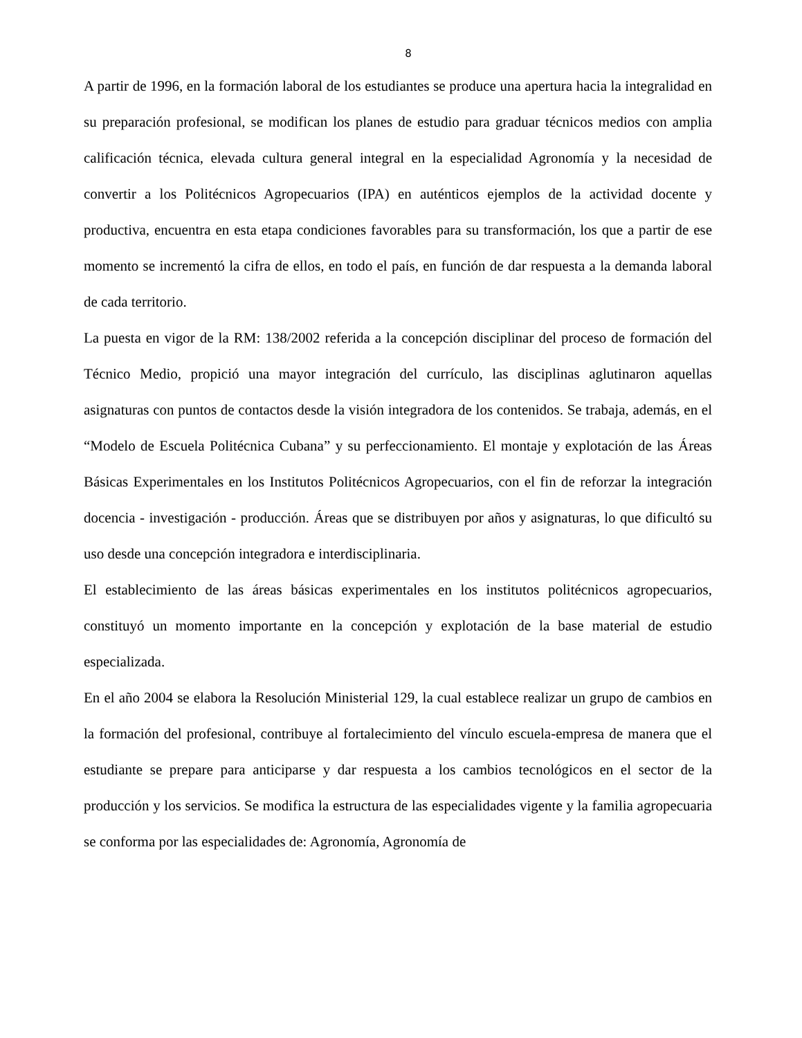8
A partir de 1996, en la formación laboral de los estudiantes se produce una apertura hacia la integralidad en su preparación profesional, se modifican los planes de estudio para graduar técnicos medios con amplia calificación técnica, elevada cultura general integral en la especialidad Agronomía y la necesidad de convertir a los Politécnicos Agropecuarios (IPA) en auténticos ejemplos de la actividad docente y productiva, encuentra en esta etapa condiciones favorables para su transformación, los que a partir de ese momento se incrementó la cifra de ellos, en todo el país, en función de dar respuesta a la demanda laboral de cada territorio.
La puesta en vigor de la RM: 138/2002 referida a la concepción disciplinar del proceso de formación del Técnico Medio, propició una mayor integración del currículo, las disciplinas aglutinaron aquellas asignaturas con puntos de contactos desde la visión integradora de los contenidos. Se trabaja, además, en el “Modelo de Escuela Politécnica Cubana” y su perfeccionamiento. El montaje y explotación de las Áreas Básicas Experimentales en los Institutos Politécnicos Agropecuarios, con el fin de reforzar la integración docencia - investigación - producción. Áreas que se distribuyen por años y asignaturas, lo que dificultó su uso desde una concepción integradora e interdisciplinaria.
El establecimiento de las áreas básicas experimentales en los institutos politécnicos agropecuarios, constituyó un momento importante en la concepción y explotación de la base material de estudio especializada.
En el año 2004 se elabora la Resolución Ministerial 129, la cual establece realizar un grupo de cambios en la formación del profesional, contribuye al fortalecimiento del vínculo escuela-empresa de manera que el estudiante se prepare para anticiparse y dar respuesta a los cambios tecnológicos en el sector de la producción y los servicios. Se modifica la estructura de las especialidades vigente y la familia agropecuaria se conforma por las especialidades de: Agronomía, Agronomía de